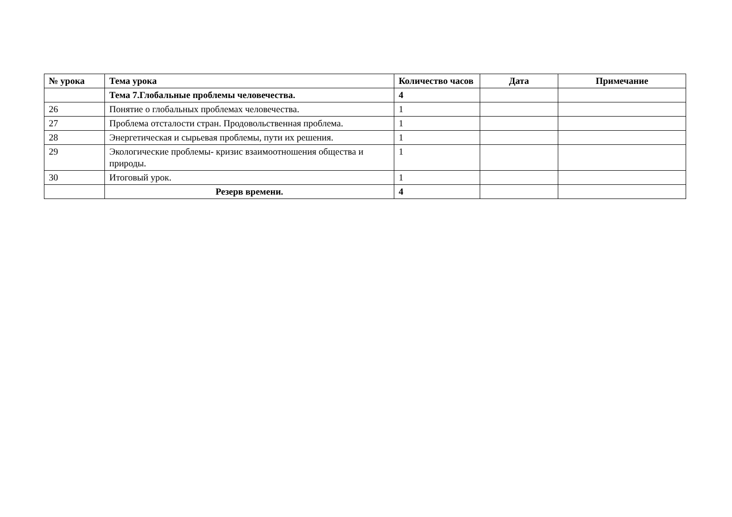| № урока | Тема урока | Количество часов | Дата | Примечание |
| --- | --- | --- | --- | --- |
| | Тема 7.Глобальные проблемы человечества. | 4 | | |
| 26 | Понятие о глобальных проблемах человечества. | 1 | | |
| 27 | Проблема отсталости стран. Продовольственная проблема. | 1 | | |
| 28 | Энергетическая и сырьевая проблемы, пути их решения. | 1 | | |
| 29 | Экологические проблемы- кризис взаимоотношения общества и природы. | 1 | | |
| 30 | Итоговый урок. | 1 | | |
| | Резерв времени. | 4 | | |